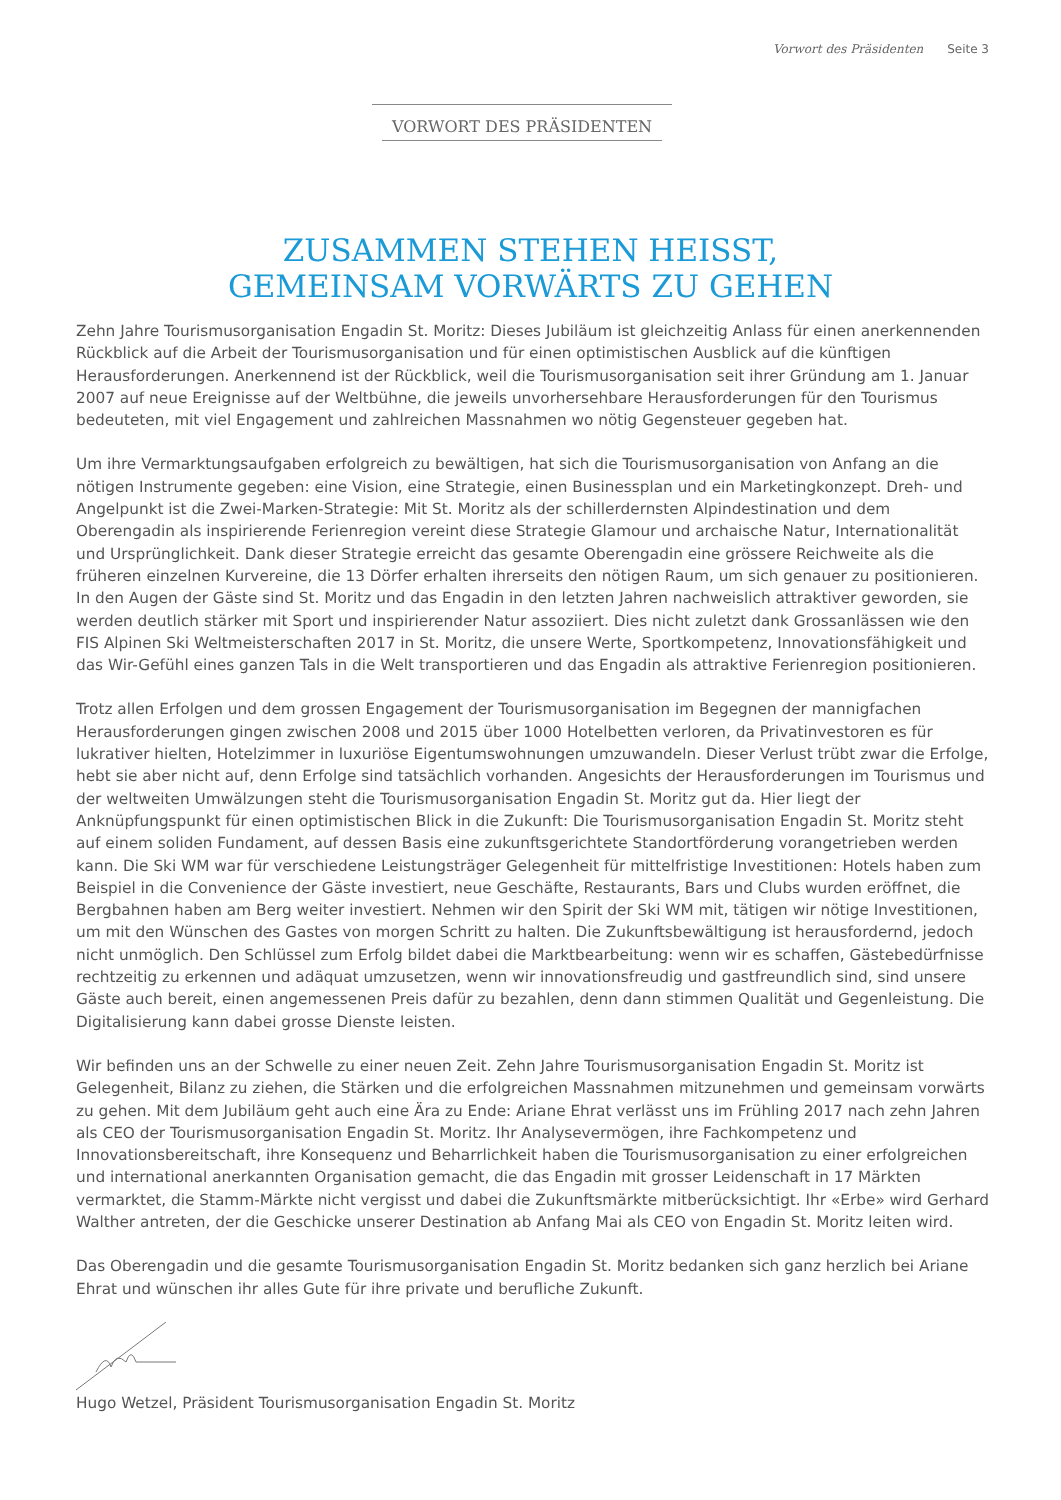Vorwort des Präsidenten Seite 3
VORWORT DES PRÄSIDENTEN
ZUSAMMEN STEHEN HEISST,
GEMEINSAM VORWÄRTS ZU GEHEN
Zehn Jahre Tourismusorganisation Engadin St. Moritz: Dieses Jubiläum ist gleichzeitig Anlass für einen anerkennenden Rückblick auf die Arbeit der Tourismusorganisation und für einen optimistischen Ausblick auf die künftigen Herausforderungen. Anerkennend ist der Rückblick, weil die Tourismusorganisation seit ihrer Gründung am 1. Januar 2007 auf neue Ereignisse auf der Weltbühne, die jeweils unvorhersehbare Herausforderungen für den Tourismus bedeuteten, mit viel Engagement und zahlreichen Massnahmen wo nötig Gegensteuer gegeben hat.
Um ihre Vermarktungsaufgaben erfolgreich zu bewältigen, hat sich die Tourismusorganisation von Anfang an die nötigen Instrumente gegeben: eine Vision, eine Strategie, einen Businessplan und ein Marketingkonzept. Dreh- und Angelpunkt ist die Zwei-Marken-Strategie: Mit St. Moritz als der schillerdernsten Alpindestination und dem Oberengadin als inspirierende Ferienregion vereint diese Strategie Glamour und archaische Natur, Internationalität und Ursprünglichkeit. Dank dieser Strategie erreicht das gesamte Oberengadin eine grössere Reichweite als die früheren einzelnen Kurvereine, die 13 Dörfer erhalten ihrerseits den nötigen Raum, um sich genauer zu positionieren. In den Augen der Gäste sind St. Moritz und das Engadin in den letzten Jahren nachweislich attraktiver geworden, sie werden deutlich stärker mit Sport und inspirierender Natur assoziiert. Dies nicht zuletzt dank Grossanlässen wie den FIS Alpinen Ski Weltmeisterschaften 2017 in St. Moritz, die unsere Werte, Sportkompetenz, Innovationsfähigkeit und das Wir-Gefühl eines ganzen Tals in die Welt transportieren und das Engadin als attraktive Ferienregion positionieren.
Trotz allen Erfolgen und dem grossen Engagement der Tourismusorganisation im Begegnen der mannigfachen Herausforderungen gingen zwischen 2008 und 2015 über 1000 Hotelbetten verloren, da Privatinvestoren es für lukrativer hielten, Hotelzimmer in luxuriöse Eigentumswohnungen umzuwandeln. Dieser Verlust trübt zwar die Erfolge, hebt sie aber nicht auf, denn Erfolge sind tatsächlich vorhanden. Angesichts der Herausforderungen im Tourismus und der weltweiten Umwälzungen steht die Tourismusorganisation Engadin St. Moritz gut da. Hier liegt der Anknüpfungspunkt für einen optimistischen Blick in die Zukunft: Die Tourismusorganisation Engadin St. Moritz steht auf einem soliden Fundament, auf dessen Basis eine zukunftsgerichtete Standortförderung vorangetrieben werden kann. Die Ski WM war für verschiedene Leistungsträger Gelegenheit für mittelfristige Investitionen: Hotels haben zum Beispiel in die Convenience der Gäste investiert, neue Geschäfte, Restaurants, Bars und Clubs wurden eröffnet, die Bergbahnen haben am Berg weiter investiert. Nehmen wir den Spirit der Ski WM mit, tätigen wir nötige Investitionen, um mit den Wünschen des Gastes von morgen Schritt zu halten. Die Zukunftsbewältigung ist herausfordernd, jedoch nicht unmöglich. Den Schlüssel zum Erfolg bildet dabei die Marktbearbeitung: wenn wir es schaffen, Gästebedürfnisse rechtzeitig zu erkennen und adäquat umzusetzen, wenn wir innovationsfreudig und gastfreundlich sind, sind unsere Gäste auch bereit, einen angemessenen Preis dafür zu bezahlen, denn dann stimmen Qualität und Gegenleistung. Die Digitalisierung kann dabei grosse Dienste leisten.
Wir befinden uns an der Schwelle zu einer neuen Zeit. Zehn Jahre Tourismusorganisation Engadin St. Moritz ist Gelegenheit, Bilanz zu ziehen, die Stärken und die erfolgreichen Massnahmen mitzunehmen und gemeinsam vorwärts zu gehen. Mit dem Jubiläum geht auch eine Ära zu Ende: Ariane Ehrat verlässt uns im Frühling 2017 nach zehn Jahren als CEO der Tourismusorganisation Engadin St. Moritz. Ihr Analysevermögen, ihre Fachkompetenz und Innovationsbereitschaft, ihre Konsequenz und Beharrlichkeit haben die Tourismusorganisation zu einer erfolgreichen und international anerkannten Organisation gemacht, die das Engadin mit grosser Leidenschaft in 17 Märkten vermarktet, die Stamm-Märkte nicht vergisst und dabei die Zukunftsmärkte mitberücksichtigt. Ihr «Erbe» wird Gerhard Walther antreten, der die Geschicke unserer Destination ab Anfang Mai als CEO von Engadin St. Moritz leiten wird.
Das Oberengadin und die gesamte Tourismusorganisation Engadin St. Moritz bedanken sich ganz herzlich bei Ariane Ehrat und wünschen ihr alles Gute für ihre private und berufliche Zukunft.
Hugo Wetzel, Präsident Tourismusorganisation Engadin St. Moritz